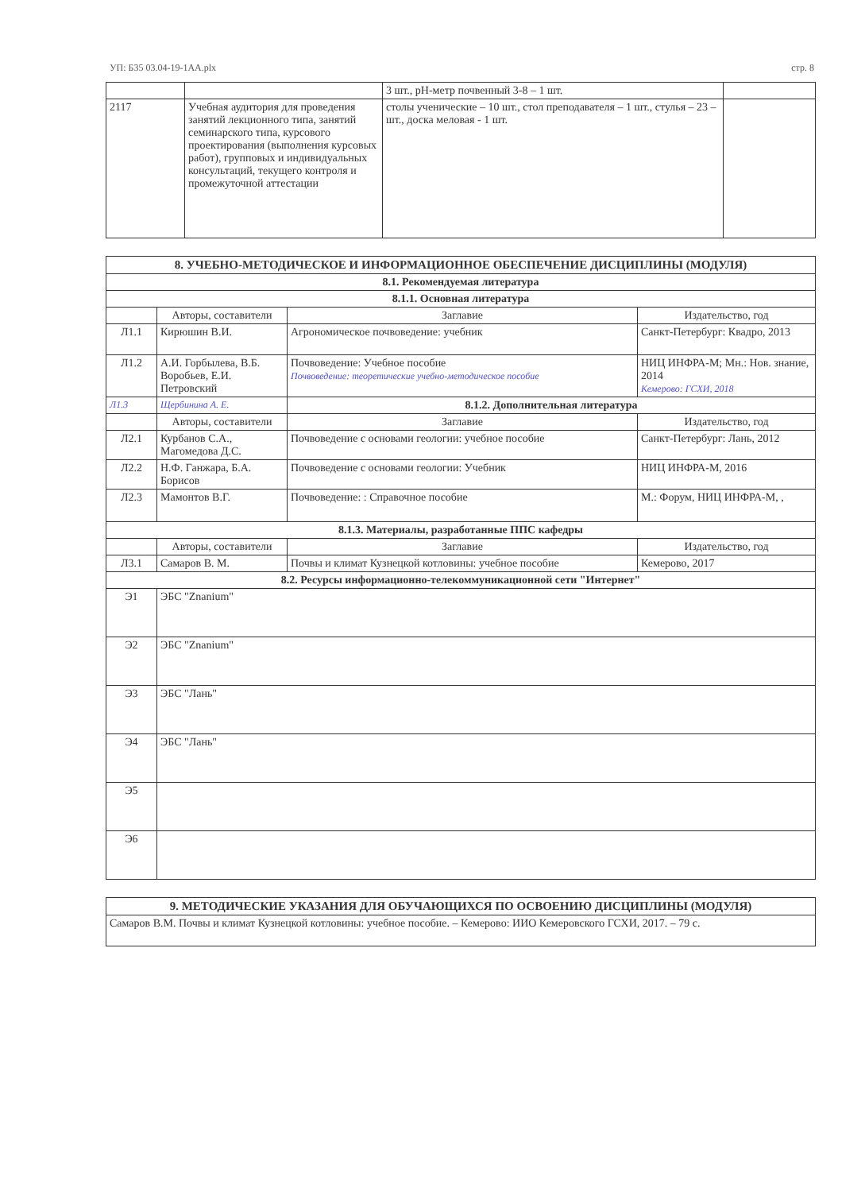УП: Б35 03.04-19-1АА.plx стр. 8
| | | 3 шт., pH-метр почвенный 3-8 – 1 шт. | |
| 2117 | Учебная аудитория для проведения занятий лекционного типа, занятий семинарского типа, курсового проектирования (выполнения курсовых работ), групповых и индивидуальных консультаций, текущего контроля и промежуточной аттестации | столы ученические – 10 шт., стол преподавателя – 1 шт., стулья – 23 – шт., доска меловая - 1 шт. | |
| 8. УЧЕБНО-МЕТОДИЧЕСКОЕ И ИНФОРМАЦИОННОЕ ОБЕСПЕЧЕНИЕ ДИСЦИПЛИНЫ (МОДУЛЯ) | | | |
| 8.1. Рекомендуемая литература | | | |
| 8.1.1. Основная литература | | | |
| | Авторы, составители | Заглавие | Издательство, год |
| Л1.1 | Кирюшин В.И. | Агрономическое почвоведение: учебник | Санкт-Петербург: Квадро, 2013 |
| Л1.2 | А.И. Горбылева, В.Б. Воробьев, Е.И. Петровский | Почвоведение: Учебное пособие Почвоведение: теоретические учебно-методическое пособие | НИЦ ИНФРА-М; Мн.: Нов. знание, 2014 Кемерово: ГСХИ, 2018 |
| Л1.3 | Щербинина А. Е. | 8.1.2. Дополнительная литература | |
| | Авторы, составители | Заглавие | Издательство, год |
| Л2.1 | Курбанов С.А., Магомедова Д.С. | Почвоведение с основами геологии: учебное пособие | Санкт-Петербург: Лань, 2012 |
| Л2.2 | Н.Ф. Ганжара, Б.А. Борисов | Почвоведение с основами геологии: Учебник | НИЦ ИНФРА-М, 2016 |
| Л2.3 | Мамонтов В.Г. | Почвоведение: : Справочное пособие | М.: Форум, НИЦ ИНФРА-М, , |
| 8.1.3. Материалы, разработанные ППС кафедры | | | |
| | Авторы, составители | Заглавие | Издательство, год |
| Л3.1 | Самаров В. М. | Почвы и климат Кузнецкой котловины: учебное пособие | Кемерово, 2017 |
| 8.2. Ресурсы информационно-телекоммуникационной сети "Интернет" | | | |
| Э1 | ЭБС "Znanium" | | |
| Э2 | ЭБС "Znanium" | | |
| Э3 | ЭБС "Лань" | | |
| Э4 | ЭБС "Лань" | | |
| Э5 | | | |
| Э6 | | | |
| 9. МЕТОДИЧЕСКИЕ УКАЗАНИЯ ДЛЯ ОБУЧАЮЩИХСЯ ПО ОСВОЕНИЮ ДИСЦИПЛИНЫ (МОДУЛЯ) |
| Самаров В.М. Почвы и климат Кузнецкой котловины: учебное пособие. – Кемерово: ИИО Кемеровского ГСХИ, 2017. – 79 с. |